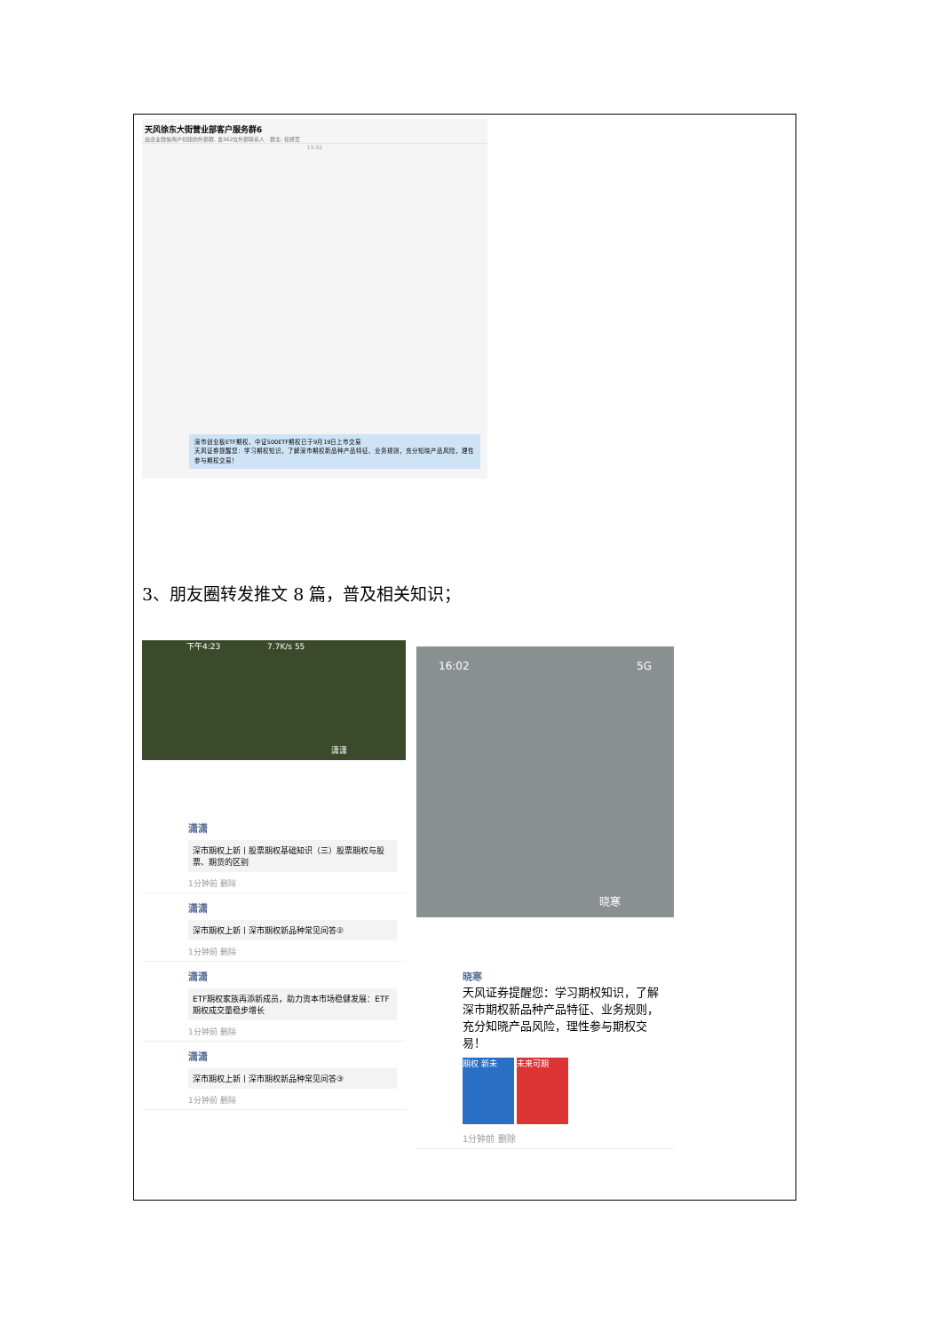天风徐东大街营业部客户服务群6
由企业微信用户创建的外部群, 含362位外部联系人 · 群主: 任妍芝
15:52
深市创业板ETF期权、中证500ETF期权已于9月19日上市交易
天风证券提醒您：学习期权知识，了解深市期权新品种产品特征、业务规则，充分知晓产品风险，理性参与期权交易！
3、朋友圈转发推文 8 篇，普及相关知识；
下午4:23 7.7K/s 55
潇潇
潇潇
深市期权上新丨股票期权基础知识（三）股票期权与股票、期货的区别
1分钟前 删除
潇潇
深市期权上新丨深市期权新品种常见问答②
1分钟前 删除
潇潇
ETF期权家族再添新成员，助力资本市场稳健发展：ETF期权成交量稳步增长
1分钟前 删除
潇潇
深市期权上新丨深市期权新品种常见问答③
1分钟前 删除
16:02 5G
晓寒
晓寒
天风证券提醒您：学习期权知识，了解深市期权新品种产品特征、业务规则，充分知晓产品风险，理性参与期权交易！
期权 新未 未来可期
1分钟前 删除